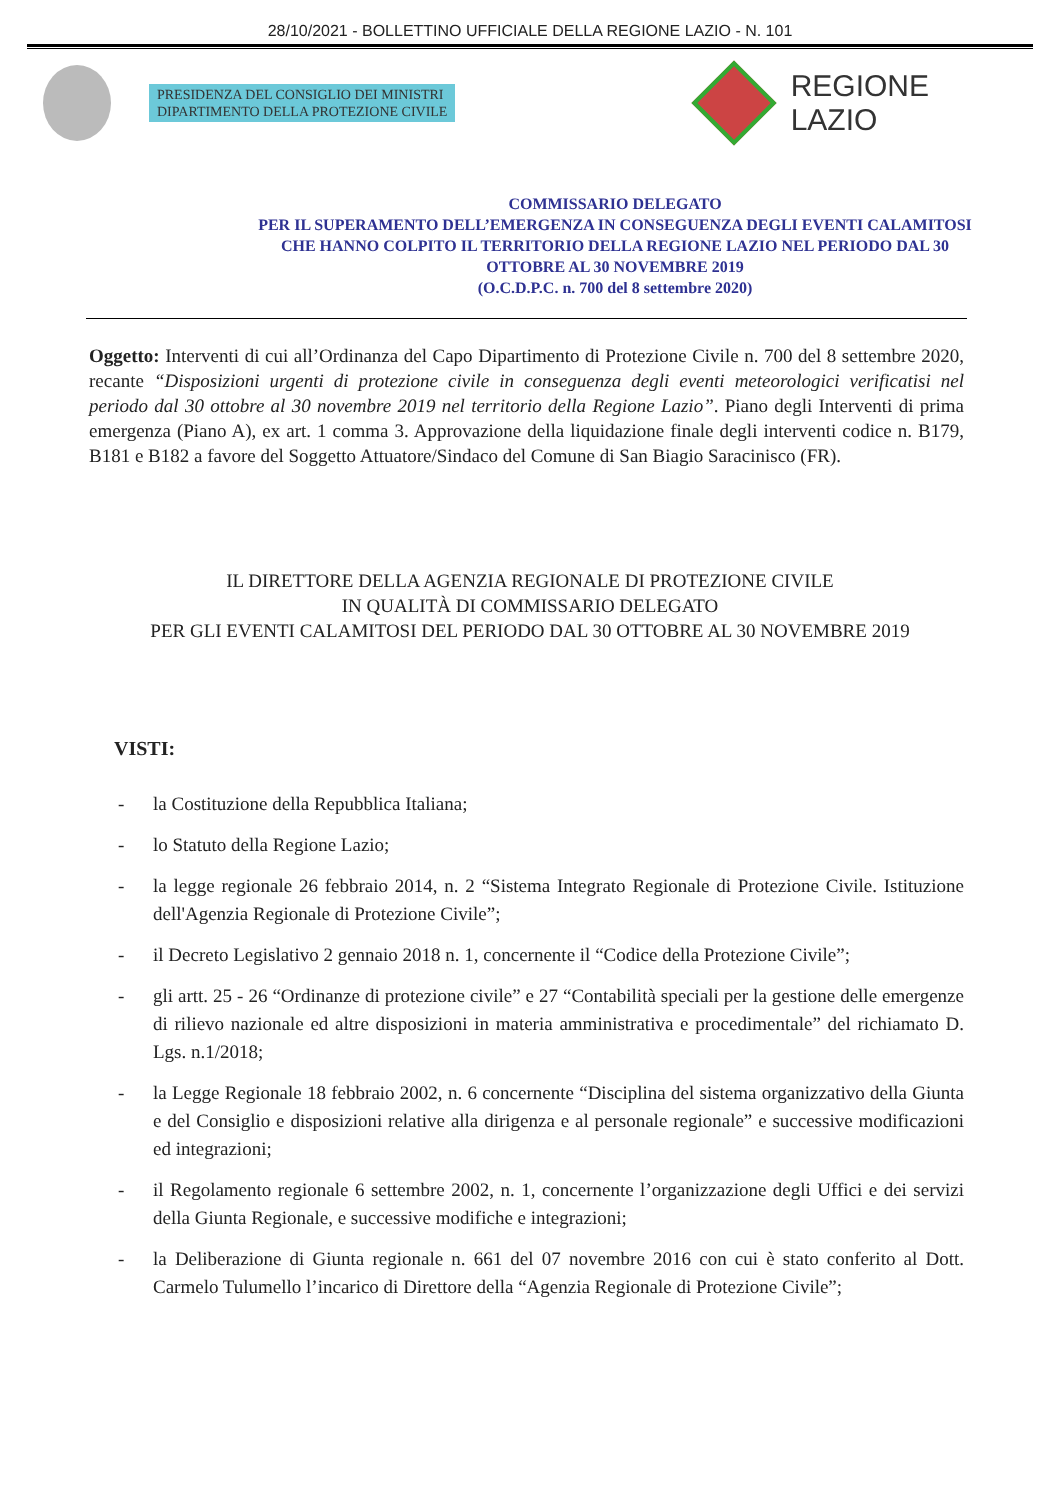28/10/2021 - BOLLETTINO UFFICIALE DELLA REGIONE LAZIO - N. 101
PRESIDENZA DEL CONSIGLIO DEI MINISTRI
DIPARTIMENTO DELLA PROTEZIONE CIVILE
REGIONE
LAZIO
COMMISSARIO DELEGATO
PER IL SUPERAMENTO DELL’EMERGENZA IN CONSEGUENZA DEGLI EVENTI CALAMITOSI CHE HANNO COLPITO IL TERRITORIO DELLA REGIONE LAZIO NEL PERIODO DAL 30 OTTOBRE AL 30 NOVEMBRE 2019
(O.C.D.P.C. n. 700 del 8 settembre 2020)
Oggetto: Interventi di cui all’Ordinanza del Capo Dipartimento di Protezione Civile n. 700 del 8 settembre 2020, recante “Disposizioni urgenti di protezione civile in conseguenza degli eventi meteorologici verificatisi nel periodo dal 30 ottobre al 30 novembre 2019 nel territorio della Regione Lazio”. Piano degli Interventi di prima emergenza (Piano A), ex art. 1 comma 3. Approvazione della liquidazione finale degli interventi codice n. B179, B181 e B182 a favore del Soggetto Attuatore/Sindaco del Comune di San Biagio Saracinisco (FR).
IL DIRETTORE DELLA AGENZIA REGIONALE DI PROTEZIONE CIVILE
IN QUALITÀ DI COMMISSARIO DELEGATO
PER GLI EVENTI CALAMITOSI DEL PERIODO DAL 30 OTTOBRE AL 30 NOVEMBRE 2019
VISTI:
- la Costituzione della Repubblica Italiana;
- lo Statuto della Regione Lazio;
- la legge regionale 26 febbraio 2014, n. 2 “Sistema Integrato Regionale di Protezione Civile. Istituzione dell'Agenzia Regionale di Protezione Civile”;
- il Decreto Legislativo 2 gennaio 2018 n. 1, concernente il “Codice della Protezione Civile”;
- gli artt. 25 - 26 “Ordinanze di protezione civile” e 27 “Contabilità speciali per la gestione delle emergenze di rilievo nazionale ed altre disposizioni in materia amministrativa e procedimentale” del richiamato D. Lgs. n.1/2018;
- la Legge Regionale 18 febbraio 2002, n. 6 concernente “Disciplina del sistema organizzativo della Giunta e del Consiglio e disposizioni relative alla dirigenza e al personale regionale” e successive modificazioni ed integrazioni;
- il Regolamento regionale 6 settembre 2002, n. 1, concernente l’organizzazione degli Uffici e dei servizi della Giunta Regionale, e successive modifiche e integrazioni;
- la Deliberazione di Giunta regionale n. 661 del 07 novembre 2016 con cui è stato conferito al Dott. Carmelo Tulumello l’incarico di Direttore della “Agenzia Regionale di Protezione Civile”;